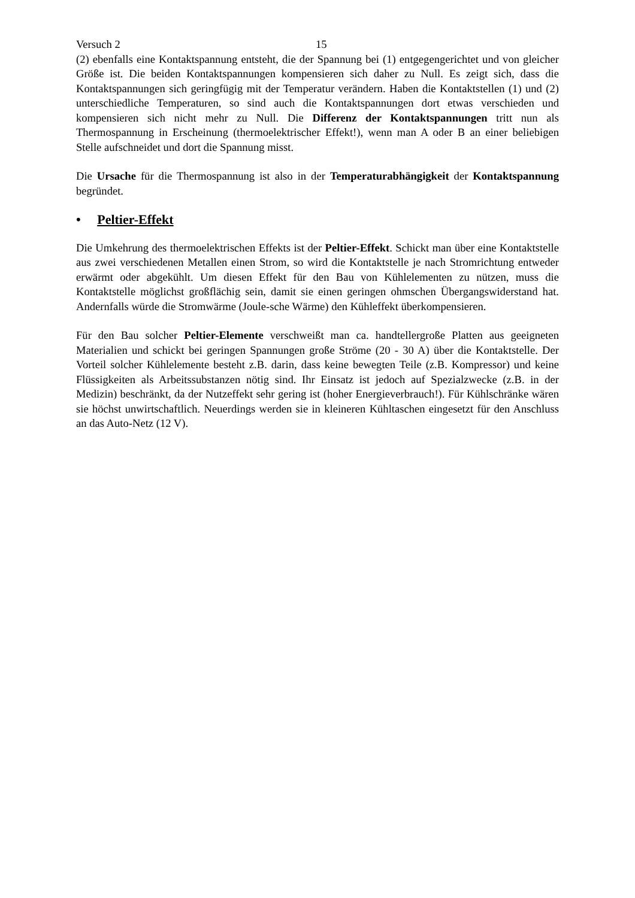Versuch 2 15
(2) ebenfalls eine Kontaktspannung entsteht, die der Spannung bei (1) entgegengerichtet und von gleicher Größe ist. Die beiden Kontaktspannungen kompensieren sich daher zu Null. Es zeigt sich, dass die Kontaktspannungen sich geringfügig mit der Temperatur verändern. Haben die Kontaktstellen (1) und (2) unterschiedliche Temperaturen, so sind auch die Kontaktspannungen dort etwas verschieden und kompensieren sich nicht mehr zu Null. Die Differenz der Kontaktspannungen tritt nun als Thermospannung in Erscheinung (thermoelektrischer Effekt!), wenn man A oder B an einer beliebigen Stelle aufschneidet und dort die Spannung misst.
Die Ursache für die Thermospannung ist also in der Temperaturabhängigkeit der Kontaktspannung begründet.
• Peltier-Effekt
Die Umkehrung des thermoelektrischen Effekts ist der Peltier-Effekt. Schickt man über eine Kontaktstelle aus zwei verschiedenen Metallen einen Strom, so wird die Kontaktstelle je nach Stromrichtung entweder erwärmt oder abgekühlt. Um diesen Effekt für den Bau von Kühlelementen zu nützen, muss die Kontaktstelle möglichst großflächig sein, damit sie einen geringen ohmschen Übergangswiderstand hat. Andernfalls würde die Stromwärme (Joule-sche Wärme) den Kühleffekt überkompensieren.
Für den Bau solcher Peltier-Elemente verschweißt man ca. handtellergroße Platten aus geeigneten Materialien und schickt bei geringen Spannungen große Ströme (20 - 30 A) über die Kontaktstelle. Der Vorteil solcher Kühlelemente besteht z.B. darin, dass keine bewegten Teile (z.B. Kompressor) und keine Flüssigkeiten als Arbeitssubstanzen nötig sind. Ihr Einsatz ist jedoch auf Spezialzwecke (z.B. in der Medizin) beschränkt, da der Nutzeffekt sehr gering ist (hoher Energieverbrauch!). Für Kühlschränke wären sie höchst unwirtschaftlich. Neuerdings werden sie in kleineren Kühltaschen eingesetzt für den Anschluss an das Auto-Netz (12 V).